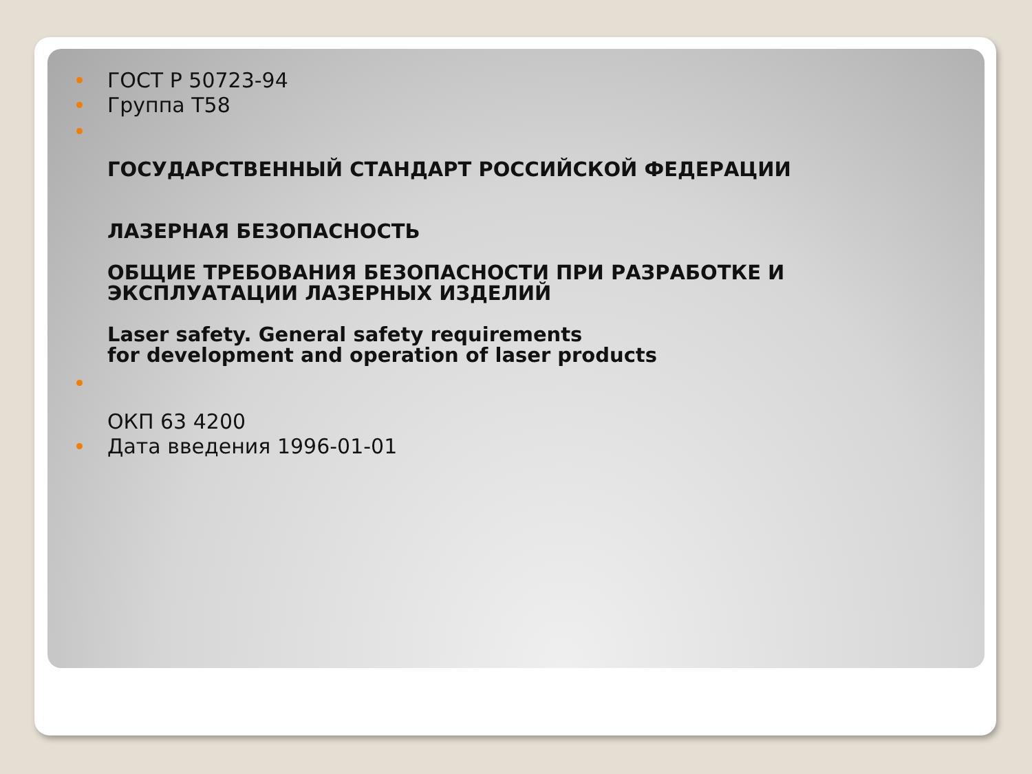ГОСТ Р 50723-94
Группа Т58
ГОСУДАРСТВЕННЫЙ СТАНДАРТ РОССИЙСКОЙ ФЕДЕРАЦИИ
ЛАЗЕРНАЯ БЕЗОПАСНОСТЬ
ОБЩИЕ ТРЕБОВАНИЯ БЕЗОПАСНОСТИ ПРИ РАЗРАБОТКЕ И ЭКСПЛУАТАЦИИ ЛАЗЕРНЫХ ИЗДЕЛИЙ
Laser safety. General safety requirements
for development and operation of laser products
ОКП 63 4200
Дата введения 1996-01-01